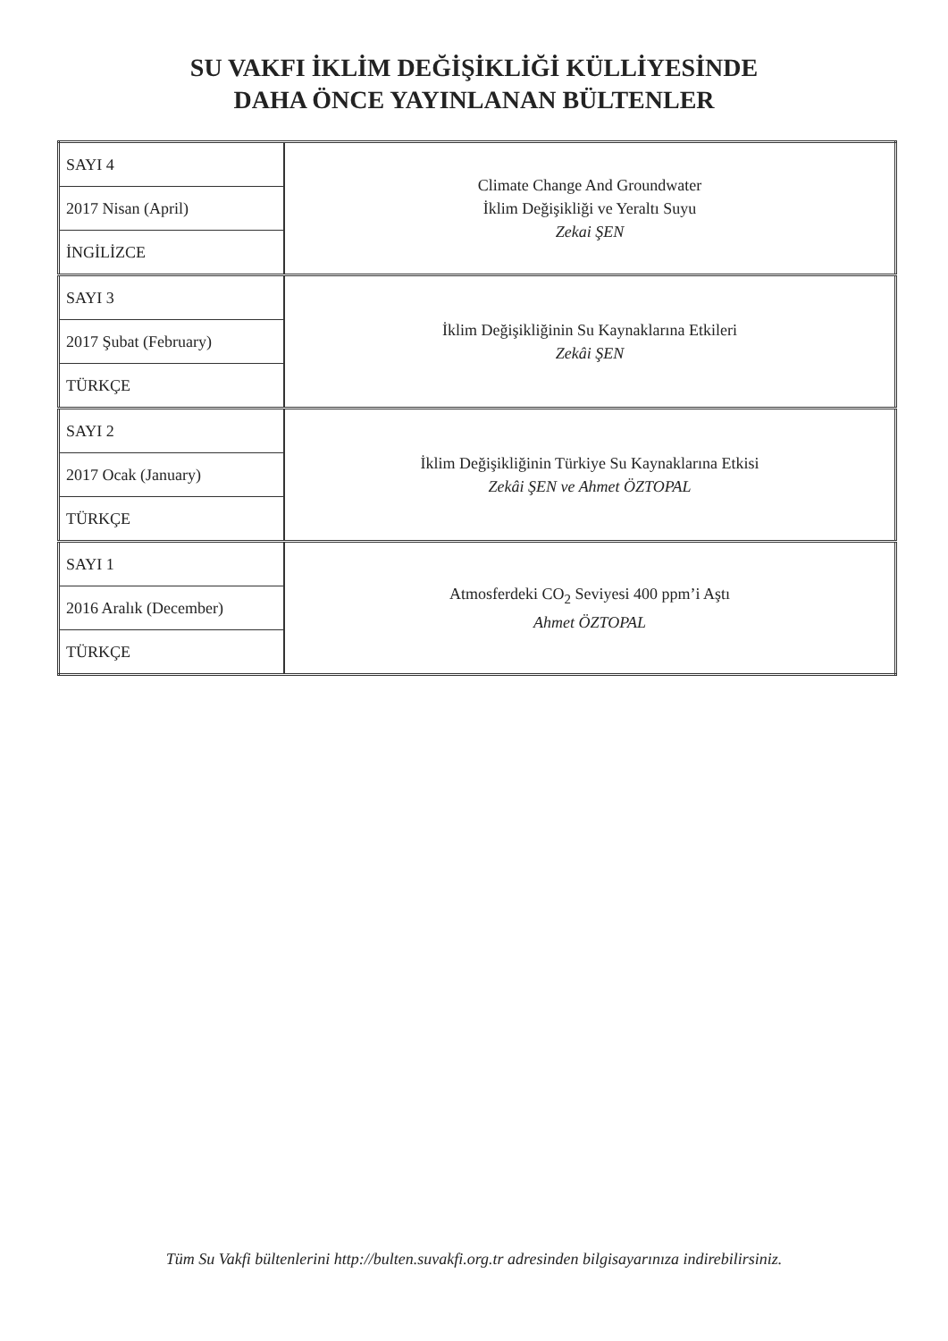SU VAKFI İKLİM DEĞİŞİKLİĞİ KÜLLİYESİNDE
DAHA ÖNCE YAYINLANAN BÜLTENLER
| SAYI 4 | Climate Change And Groundwater İklim Değişikliği ve Yeraltı Suyu Zekai ŞEN |
| 2017 Nisan (April) | |
| İNGİLİZCE | |
| SAYI 3 | İklim Değişikliğinin Su Kaynaklarına Etkileri Zekâi ŞEN |
| 2017 Şubat (February) | |
| TÜRKÇE | |
| SAYI 2 | İklim Değişikliğinin Türkiye Su Kaynaklarına Etkisi Zekâi ŞEN ve Ahmet ÖZTOPAL |
| 2017 Ocak (January) | |
| TÜRKÇE | |
| SAYI 1 | Atmosferdeki CO<sub>2</sub> Seviyesi 400 ppm’i Aştı Ahmet ÖZTOPAL |
| 2016 Aralık (December) | |
| TÜRKÇE | |
Tüm Su Vakfi bültenlerini http://bulten.suvakfi.org.tr adresinden bilgisayarınıza indirebilirsiniz.